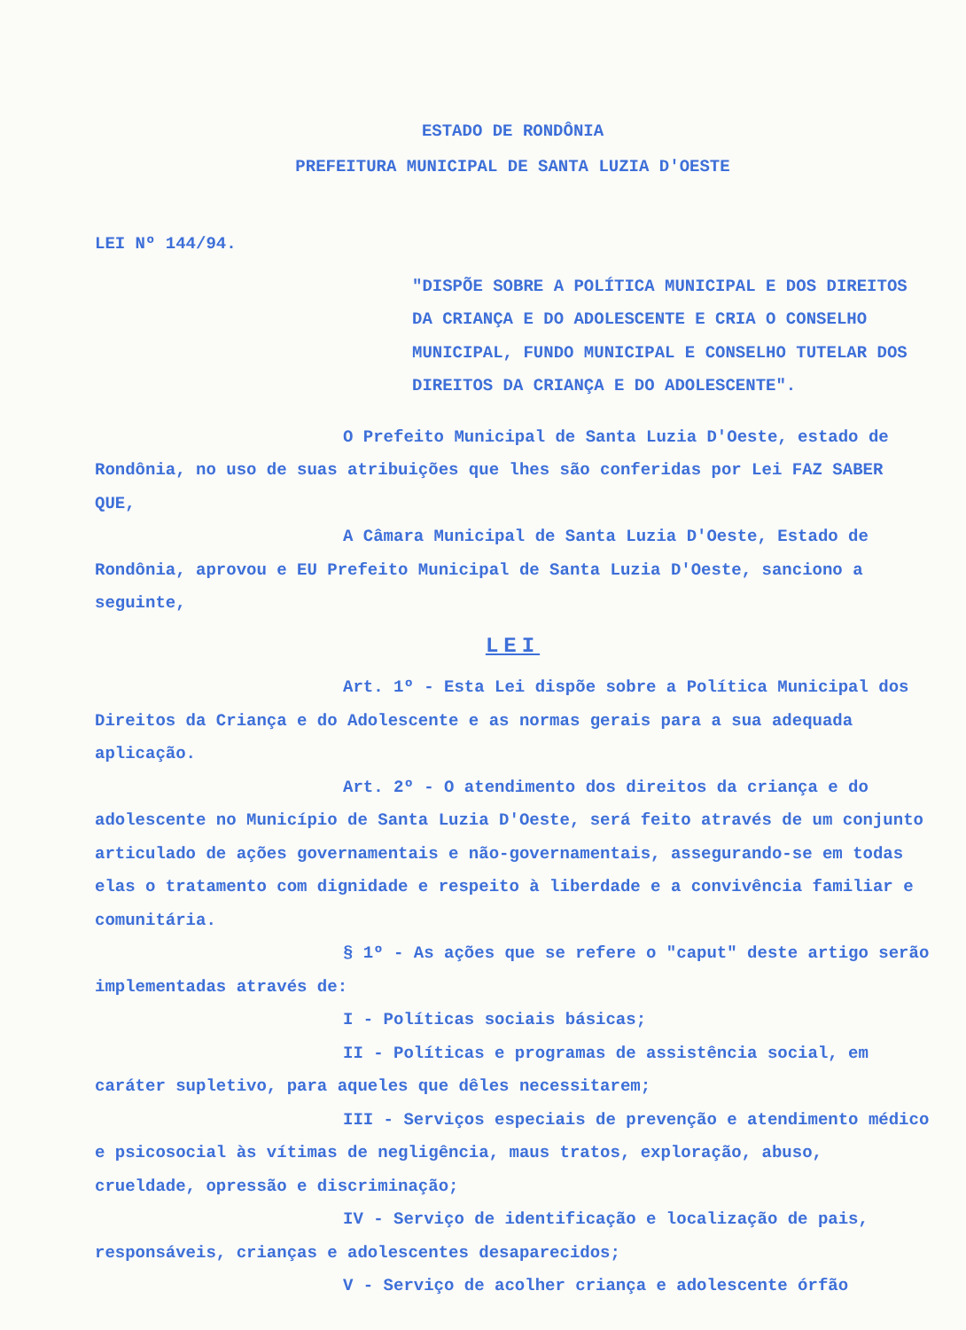ESTADO DE RONDÔNIA
PREFEITURA MUNICIPAL DE SANTA LUZIA D'OESTE
LEI Nº 144/94.
"DISPÕE SOBRE A POLÍTICA MUNICIPAL E DOS DIREITOS DA CRIANÇA E DO ADOLESCENTE E CRIA O CONSELHO MUNICIPAL, FUNDO MUNICIPAL E CONSELHO TUTELAR DOS DIREITOS DA CRIANÇA E DO ADOLESCENTE".
O Prefeito Municipal de Santa Luzia D'Oeste, estado de Rondônia, no uso de suas atribuições que lhes são conferidas por Lei FAZ SABER QUE,
A Câmara Municipal de Santa Luzia D'Oeste, Estado de Rondônia, aprovou e EU Prefeito Municipal de Santa Luzia D'Oeste, sanciono a seguinte,
LEI
Art. 1º - Esta Lei dispõe sobre a Política Municipal dos Direitos da Criança e do Adolescente e as normas gerais para a sua adequada aplicação.
Art. 2º - O atendimento dos direitos da criança e do adolescente no Município de Santa Luzia D'Oeste, será feito através de um conjunto articulado de ações governamentais e não-governamentais, assegurando-se em todas elas o tratamento com dignidade e respeito à liberdade e a convivência familiar e comunitária.
§ 1º - As ações que se refere o "caput" deste artigo serão implementadas através de:
I - Políticas sociais básicas;
II - Políticas e programas de assistência social, em caráter supletivo, para aqueles que dêles necessitarem;
III - Serviços especiais de prevenção e atendimento médico e psicosocial às vítimas de negligência, maus tratos, exploração, abuso, crueldade, opressão e discriminação;
IV - Serviço de identificação e localização de pais, responsáveis, crianças e adolescentes desaparecidos;
V - Serviço de acolher criança e adolescente órfão